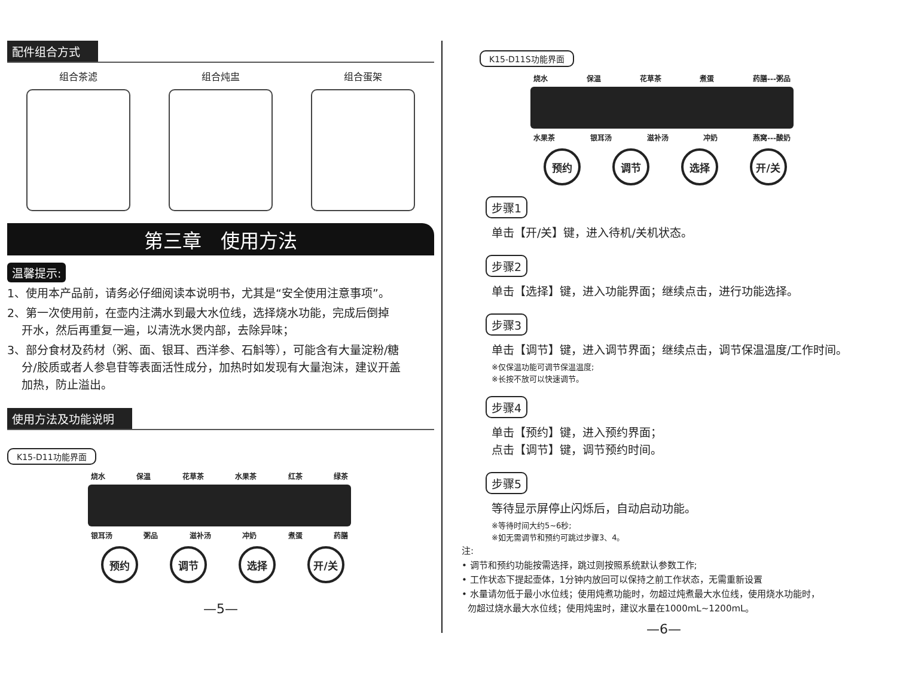配件组合方式
组合茶滤 组合炖盅 组合蛋架
第三章　使用方法
温馨提示:
1、使用本产品前，请务必仔细阅读本说明书，尤其是“安全使用注意事项”。
2、第一次使用前，在壶内注满水到最大水位线，选择烧水功能，完成后倒掉
开水，然后再重复一遍，以清洗水煲内部，去除异味；
3、部分食材及药材（粥、面、银耳、西洋参、石斛等），可能含有大量淀粉/糖
分/胶质或者人参皂苷等表面活性成分，加热时如发现有大量泡沫，建议开盖
加热，防止溢出。
使用方法及功能说明
K15-D11功能界面
烧水 保温 花草茶 水果茶 红茶 绿茶
银耳汤 粥品 滋补汤 冲奶 煮蛋 药膳
预约 调节 选择 开/关
—5—
K15-D11S功能界面
烧水 保温 花草茶 煮蛋 药膳---粥品
水果茶 银耳汤 滋补汤 冲奶 燕窝---酸奶
预约 调节 选择 开/关
步骤1
单击【开/关】键，进入待机/关机状态。
步骤2
单击【选择】键，进入功能界面；继续点击，进行功能选择。
步骤3
单击【调节】键，进入调节界面；继续点击，调节保温温度/工作时间。
※仅保温功能可调节保温温度;
※长按不放可以快速调节。
步骤4
单击【预约】键，进入预约界面；
点击【调节】键，调节预约时间。
步骤5
等待显示屏停止闪烁后，自动启动功能。
※等待时间大约5~6秒;
※如无需调节和预约可跳过步骤3、4。
注:
• 调节和预约功能按需选择，跳过则按照系统默认参数工作;
• 工作状态下提起壶体，1分钟内放回可以保持之前工作状态，无需重新设置
• 水量请勿低于最小水位线；使用炖煮功能时，勿超过炖煮最大水位线，使用烧水功能时，
勿超过烧水最大水位线；使用炖盅时，建议水量在1000mL~1200mL。
—6—